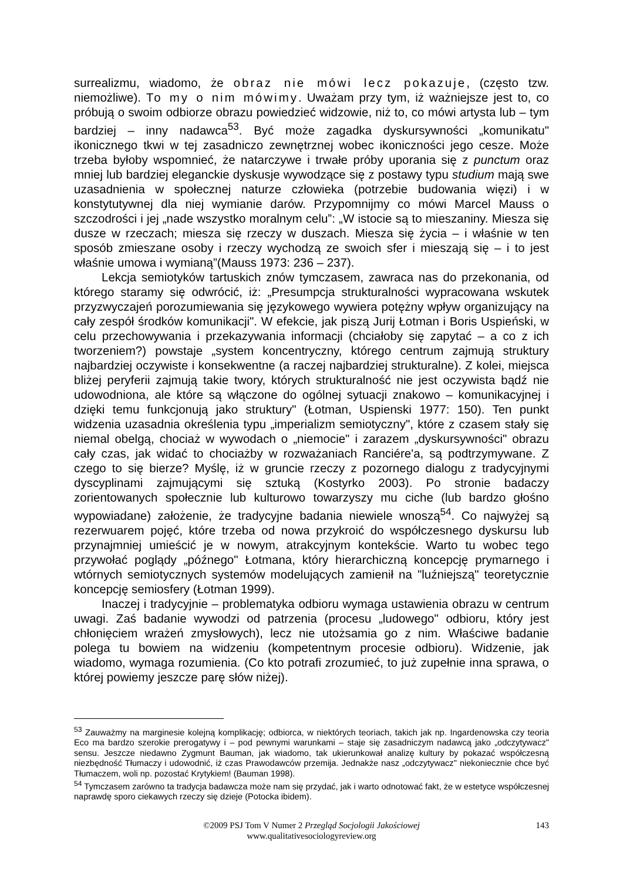surrealizmu, wiadomo, że obraz nie mówi lecz pokazuje, (często tzw. niemożliwe). To my o nim mówimy. Uważam przy tym, iż ważniejsze jest to, co próbują o swoim odbiorze obrazu powiedzieć widzowie, niż to, co mówi artysta lub – tym bardziej – inny nadawca<sup>53</sup>. Być może zagadka dyskursywności „komunikatu" ikonicznego tkwi w tej zasadniczo zewnętrznej wobec ikoniczności jego cesze. Może trzeba byłoby wspomnieć, że natarczywe i trwałe próby uporania się z punctum oraz mniej lub bardziej eleganckie dyskusje wywodzące się z postawy typu studium mają swe uzasadnienia w społecznej naturze człowieka (potrzebie budowania więzi) i w konstytutywnej dla niej wymianie darów. Przypomnijmy co mówi Marcel Mauss o szczodrości i jej „nade wszystko moralnym celu”: „W istocie są to mieszaniny. Miesza się dusze w rzeczach; miesza się rzeczy w duszach. Miesza się życia – i właśnie w ten sposób zmieszane osoby i rzeczy wychodzą ze swoich sfer i mieszają się – i to jest właśnie umowa i wymianą”(Mauss 1973: 236 – 237).
Lekcja semiotyków tartuskich znów tymczasem, zawraca nas do przekonania, od którego staramy się odwrócić, iż: „Presumpcja strukturalności wypracowana wskutek przyzwyczajeń porozumiewania się językowego wywiera potężny wpływ organizujący na cały zespół środków komunikacji". W efekcie, jak piszą Jurij Łotman i Boris Uspieński, w celu przechowywania i przekazywania informacji (chciałoby się zapytać – a co z ich tworzeniem?) powstaje „system koncentryczny, którego centrum zajmują struktury najbardziej oczywiste i konsekwentne (a raczej najbardziej strukturalne). Z kolei, miejsca bliżej peryferii zajmują takie twory, których strukturalność nie jest oczywista bądź nie udowodniona, ale które są włączone do ogólnej sytuacji znakowo – komunikacyjnej i dzięki temu funkcjonują jako struktury" (Łotman, Uspienski 1977: 150). Ten punkt widzenia uzasadnia określenia typu „imperializm semiotyczny", które z czasem stały się niemal obelgą, chociaż w wywodach o „niemocie" i zarazem „dyskursywności" obrazu cały czas, jak widać to chociażby w rozważaniach Ranciére'a, są podtrzymywane. Z czego to się bierze? Myślę, iż w gruncie rzeczy z pozornego dialogu z tradycyjnymi dyscyplinami zajmującymi się sztuką (Kostyrko 2003). Po stronie badaczy zorientowanych społecznie lub kulturowo towarzyszy mu ciche (lub bardzo głośno wypowiadane) założenie, że tradycyjne badania niewiele wnoszą<sup>54</sup>. Co najwyżej są rezerwuarem pojęć, które trzeba od nowa przykroić do współczesnego dyskursu lub przynajmniej umieścić je w nowym, atrakcyjnym kontekście. Warto tu wobec tego przywołać poglądy „późnego" Łotmana, który hierarchiczną koncepcję prymarnego i wtórnych semiotycznych systemów modelujących zamienił na "luźniejszą" teoretycznie koncepcję semiosfery (Łotman 1999).
Inaczej i tradycyjnie – problematyka odbioru wymaga ustawienia obrazu w centrum uwagi. Zaś badanie wywodzi od patrzenia (procesu „ludowego" odbioru, który jest chłonięciem wrażeń zmysłowych), lecz nie utożsamia go z nim. Właściwe badanie polega tu bowiem na widzeniu (kompetentnym procesie odbioru). Widzenie, jak wiadomo, wymaga rozumienia. (Co kto potrafi zrozumieć, to już zupełnie inna sprawa, o której powiemy jeszcze parę słów niżej).
<sup>53</sup> Zauważmy na marginesie kolejną komplikację; odbiorca, w niektórych teoriach, takich jak np. Ingardenowska czy teoria Eco ma bardzo szerokie prerogatywy i – pod pewnymi warunkami – staje się zasadniczym nadawcą jako „odczytywacz" sensu. Jeszcze niedawno Zygmunt Bauman, jak wiadomo, tak ukierunkował analizę kultury by pokazać współczesną niezbędność Tłumaczy i udowodnić, iż czas Prawodawców przemija. Jednakże nasz „odczytywacz" niekoniecznie chce być Tłumaczem, woli np. pozostać Krytykiem! (Bauman 1998).
<sup>54</sup> Tymczasem zarówno ta tradycja badawcza może nam się przydać, jak i warto odnotować fakt, że w estetyce współczesnej naprawdę sporo ciekawych rzeczy się dzieje (Potocka ibidem).
©2009 PSJ Tom V Numer 2 Przegląd Socjologii Jakościowej
www.qualitativesociologyreview.org
143